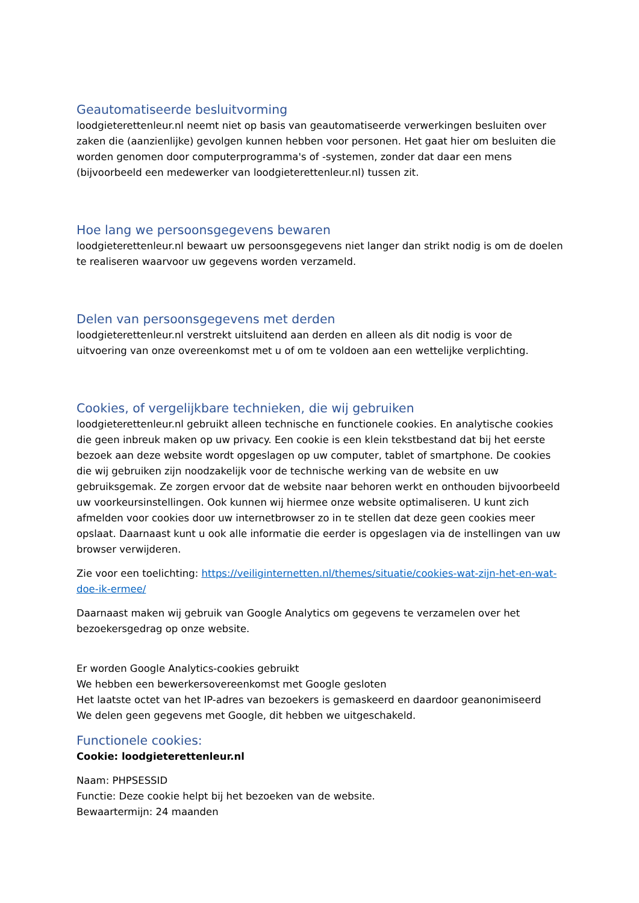Geautomatiseerde besluitvorming
loodgieterettenleur.nl neemt niet op basis van geautomatiseerde verwerkingen besluiten over zaken die (aanzienlijke) gevolgen kunnen hebben voor personen. Het gaat hier om besluiten die worden genomen door computerprogramma's of -systemen, zonder dat daar een mens (bijvoorbeeld een medewerker van loodgieterettenleur.nl) tussen zit.
Hoe lang we persoonsgegevens bewaren
loodgieterettenleur.nl bewaart uw persoonsgegevens niet langer dan strikt nodig is om de doelen te realiseren waarvoor uw gegevens worden verzameld.
Delen van persoonsgegevens met derden
loodgieterettenleur.nl verstrekt uitsluitend aan derden en alleen als dit nodig is voor de uitvoering van onze overeenkomst met u of om te voldoen aan een wettelijke verplichting.
Cookies, of vergelijkbare technieken, die wij gebruiken
loodgieterettenleur.nl gebruikt alleen technische en functionele cookies. En analytische cookies die geen inbreuk maken op uw privacy. Een cookie is een klein tekstbestand dat bij het eerste bezoek aan deze website wordt opgeslagen op uw computer, tablet of smartphone. De cookies die wij gebruiken zijn noodzakelijk voor de technische werking van de website en uw gebruiksgemak. Ze zorgen ervoor dat de website naar behoren werkt en onthouden bijvoorbeeld uw voorkeursinstellingen. Ook kunnen wij hiermee onze website optimaliseren. U kunt zich afmelden voor cookies door uw internetbrowser zo in te stellen dat deze geen cookies meer opslaat. Daarnaast kunt u ook alle informatie die eerder is opgeslagen via de instellingen van uw browser verwijderen.
Zie voor een toelichting: https://veiliginternetten.nl/themes/situatie/cookies-wat-zijn-het-en-wat-doe-ik-ermee/
Daarnaast maken wij gebruik van Google Analytics om gegevens te verzamelen over het bezoekersgedrag op onze website.
Er worden Google Analytics-cookies gebruikt
We hebben een bewerkersovereenkomst met Google gesloten
Het laatste octet van het IP-adres van bezoekers is gemaskeerd en daardoor geanonimiseerd
We delen geen gegevens met Google, dit hebben we uitgeschakeld.
Functionele cookies:
Cookie: loodgieterettenleur.nl
Naam: PHPSESSID
Functie: Deze cookie helpt bij het bezoeken van de website.
Bewaartermijn: 24 maanden